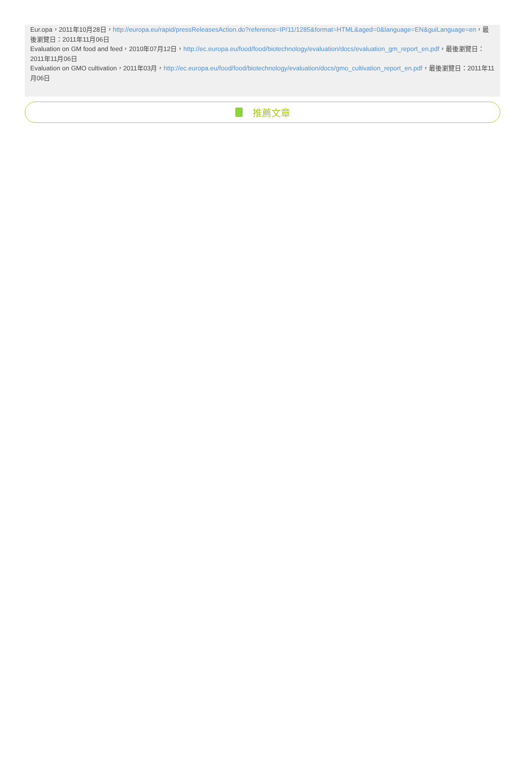Eur.opa，2011年10月28日，http://europa.eu/rapid/pressReleasesAction.do?reference=IP/11/1285&format=HTML&aged=0&language=EN&guiLanguage=en，最後瀏覽日：2011年11月06日
Evaluation on GM food and feed，2010年07月12日，http://ec.europa.eu/food/food/biotechnology/evaluation/docs/evaluation_gm_report_en.pdf，最後瀏覽日：2011年11月06日
Evaluation on GMO cultivation，2011年03月，http://ec.europa.eu/food/food/biotechnology/evaluation/docs/gmo_cultivation_report_en.pdf，最後瀏覽日：2011年11月06日
推薦文章